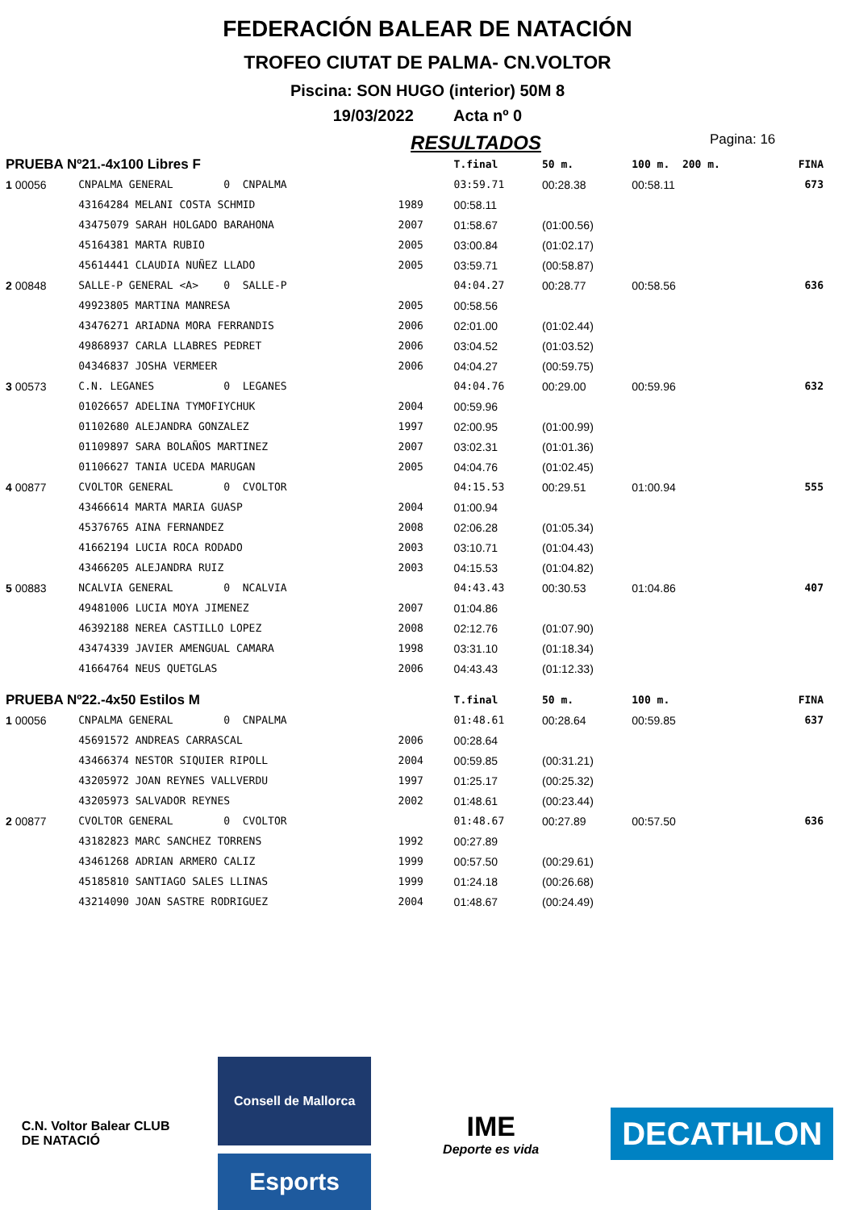FEDERACIÓN BALEAR DE NATACIÓN
TROFEO CIUTAT DE PALMA- CN.VOLTOR
Piscina: SON HUGO (interior) 50M 8
19/03/2022 Acta nº 0
RESULTADOS Pagina: 16
| PRUEBA Nº21.-4x100 Libres F | | | | T.final | 50 m. | 100 m. 200 m. | FINA |
| 1 00056 | CNPALMA GENERAL 0 CNPALMA | | | 03:59.71 | 00:28.38 | 00:58.11 | 673 |
| | 43164284 MELANI COSTA SCHMID | 1989 | | 00:58.11 | | | |
| | 43475079 SARAH HOLGADO BARAHONA | 2007 | | 01:58.67 | (01:00.56) | | |
| | 45164381 MARTA RUBIO | 2005 | | 03:00.84 | (01:02.17) | | |
| | 45614441 CLAUDIA NUÑEZ LLADO | 2005 | | 03:59.71 | (00:58.87) | | |
| 2 00848 | SALLE-P GENERAL <A> 0 SALLE-P | | | 04:04.27 | 00:28.77 | 00:58.56 | 636 |
| | 49923805 MARTINA MANRESA | 2005 | | 00:58.56 | | | |
| | 43476271 ARIADNA MORA FERRANDIS | 2006 | | 02:01.00 | (01:02.44) | | |
| | 49868937 CARLA LLABRES PEDRET | 2006 | | 03:04.52 | (01:03.52) | | |
| | 04346837 JOSHA VERMEER | 2006 | | 04:04.27 | (00:59.75) | | |
| 3 00573 | C.N. LEGANES 0 LEGANES | | | 04:04.76 | 00:29.00 | 00:59.96 | 632 |
| | 01026657 ADELINA TYMOFIYCHUK | 2004 | | 00:59.96 | | | |
| | 01102680 ALEJANDRA GONZALEZ | 1997 | | 02:00.95 | (01:00.99) | | |
| | 01109897 SARA BOLAÑOS MARTINEZ | 2007 | | 03:02.31 | (01:01.36) | | |
| | 01106627 TANIA UCEDA MARUGAN | 2005 | | 04:04.76 | (01:02.45) | | |
| 4 00877 | CVOLTOR GENERAL 0 CVOLTOR | | | 04:15.53 | 00:29.51 | 01:00.94 | 555 |
| | 43466614 MARTA MARIA GUASP | 2004 | | 01:00.94 | | | |
| | 45376765 AINA FERNANDEZ | 2008 | | 02:06.28 | (01:05.34) | | |
| | 41662194 LUCIA ROCA RODADO | 2003 | | 03:10.71 | (01:04.43) | | |
| | 43466205 ALEJANDRA RUIZ | 2003 | | 04:15.53 | (01:04.82) | | |
| 5 00883 | NCALVIA GENERAL 0 NCALVIA | | | 04:43.43 | 00:30.53 | 01:04.86 | 407 |
| | 49481006 LUCIA MOYA JIMENEZ | 2007 | | 01:04.86 | | | |
| | 46392188 NEREA CASTILLO LOPEZ | 2008 | | 02:12.76 | (01:07.90) | | |
| | 43474339 JAVIER AMENGUAL CAMARA | 1998 | | 03:31.10 | (01:18.34) | | |
| | 41664764 NEUS QUETGLAS | 2006 | | 04:43.43 | (01:12.33) | | |
| PRUEBA Nº22.-4x50 Estilos M | | | | T.final | 50 m. | 100 m. | FINA |
| 1 00056 | CNPALMA GENERAL 0 CNPALMA | | | 01:48.61 | 00:28.64 | 00:59.85 | 637 |
| | 45691572 ANDREAS CARRASCAL | 2006 | | 00:28.64 | | | |
| | 43466374 NESTOR SIQUIER RIPOLL | 2004 | | 00:59.85 | (00:31.21) | | |
| | 43205972 JOAN REYNES VALLVERDU | 1997 | | 01:25.17 | (00:25.32) | | |
| | 43205973 SALVADOR REYNES | 2002 | | 01:48.61 | (00:23.44) | | |
| 2 00877 | CVOLTOR GENERAL 0 CVOLTOR | | | 01:48.67 | 00:27.89 | 00:57.50 | 636 |
| | 43182823 MARC SANCHEZ TORRENS | 1992 | | 00:27.89 | | | |
| | 43461268 ADRIAN ARMERO CALIZ | 1999 | | 00:57.50 | (00:29.61) | | |
| | 45185810 SANTIAGO SALES LLINAS | 1999 | | 01:24.18 | (00:26.68) | | |
| | 43214090 JOAN SASTRE RODRIGUEZ | 2004 | | 01:48.67 | (00:24.49) | | |
C.N. Voltor Balear CLUB DE NATACIÓ
Consell de Mallorca
Esports
IME
Deporte es vida
DECATHLON